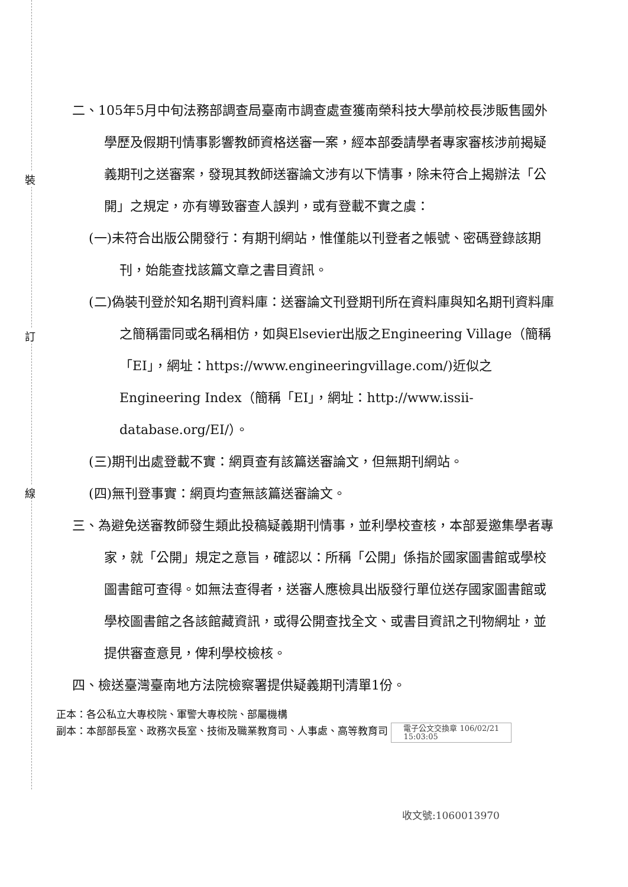裝
訂
線
二、105年5月中旬法務部調查局臺南市調查處查獲南榮科技大學前校長涉販售國外學歷及假期刊情事影響教師資格送審一案，經本部委請學者專家審核涉前揭疑義期刊之送審案，發現其教師送審論文涉有以下情事，除未符合上揭辦法「公開」之規定，亦有導致審查人誤判，或有登載不實之虞：
(一)未符合出版公開發行：有期刊網站，惟僅能以刊登者之帳號、密碼登錄該期刊，始能查找該篇文章之書目資訊。
(二)偽裝刊登於知名期刊資料庫：送審論文刊登期刊所在資料庫與知名期刊資料庫之簡稱雷同或名稱相仿，如與Elsevier出版之Engineering Village（簡稱「EI」，網址：https://www.engineeringvillage.com/)近似之Engineering Index（簡稱「EI」，網址：http://www.issii-database.org/EI/）。
(三)期刊出處登載不實：網頁查有該篇送審論文，但無期刊網站。
(四)無刊登事實：網頁均查無該篇送審論文。
三、為避免送審教師發生類此投稿疑義期刊情事，並利學校查核，本部爰邀集學者專家，就「公開」規定之意旨，確認以：所稱「公開」係指於國家圖書館或學校圖書館可查得。如無法查得者，送審人應檢具出版發行單位送存國家圖書館或學校圖書館之各該館藏資訊，或得公開查找全文、或書目資訊之刊物網址，並提供審查意見，俾利學校檢核。
四、檢送臺灣臺南地方法院檢察署提供疑義期刊清單1份。
正本：各公私立大專校院、軍警大專校院、部屬機構
副本：本部部長室、政務次長室、技術及職業教育司、人事處、高等教育司 電子公文交換章 106/02/21
15:03:05
收文號:1060013970